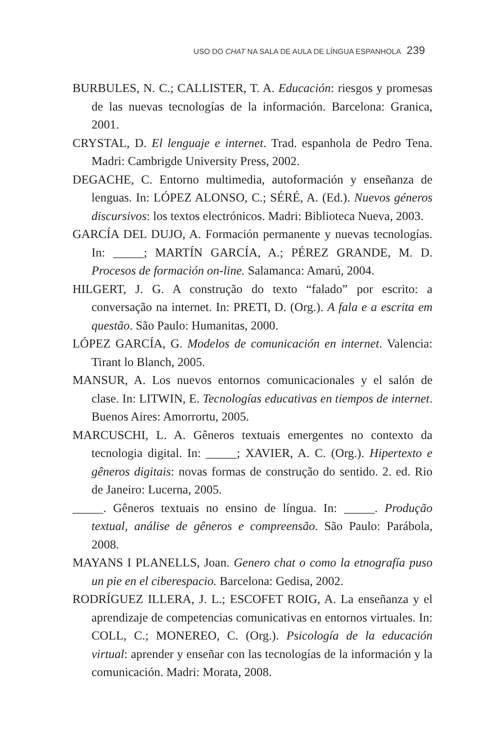USO DO CHAT NA SALA DE AULA DE LÍNGUA ESPANHOLA 239
BURBULES, N. C.; CALLISTER, T. A. Educación: riesgos y promesas de las nuevas tecnologías de la información. Barcelona: Granica, 2001.
CRYSTAL, D. El lenguaje e internet. Trad. espanhola de Pedro Tena. Madri: Cambrigde University Press, 2002.
DEGACHE, C. Entorno multimedia, autoformación y enseñanza de lenguas. In: LÓPEZ ALONSO, C.; SÉRÉ, A. (Ed.). Nuevos géneros discursivos: los textos electrónicos. Madri: Biblioteca Nueva, 2003.
GARCÍA DEL DUJO, A. Formación permanente y nuevas tecnologías. In: _____; MARTÍN GARCÍA, A.; PÉREZ GRANDE, M. D. Procesos de formación on-line. Salamanca: Amarú, 2004.
HILGERT, J. G. A construção do texto “falado” por escrito: a conversação na internet. In: PRETI, D. (Org.). A fala e a escrita em questão. São Paulo: Humanitas, 2000.
LÓPEZ GARCÍA, G. Modelos de comunicación en internet. Valencia: Tirant lo Blanch, 2005.
MANSUR, A. Los nuevos entornos comunicacionales y el salón de clase. In: LITWIN, E. Tecnologías educativas en tiempos de internet. Buenos Aires: Amorrortu, 2005.
MARCUSCHI, L. A. Gêneros textuais emergentes no contexto da tecnologia digital. In: _____; XAVIER, A. C. (Org.). Hipertexto e gêneros digitais: novas formas de construção do sentido. 2. ed. Rio de Janeiro: Lucerna, 2005.
_____. Gêneros textuais no ensino de língua. In: _____. Produção textual, análise de gêneros e compreensão. São Paulo: Parábola, 2008.
MAYANS I PLANELLS, Joan. Genero chat o como la etnografía puso un pie en el ciberespacio. Barcelona: Gedisa, 2002.
RODRÍGUEZ ILLERA, J. L.; ESCOFET ROIG, A. La enseñanza y el aprendizaje de competencias comunicativas en entornos virtuales. In: COLL, C.; MONEREO, C. (Org.). Psicología de la educación virtual: aprender y enseñar con las tecnologías de la información y la comunicación. Madri: Morata, 2008.